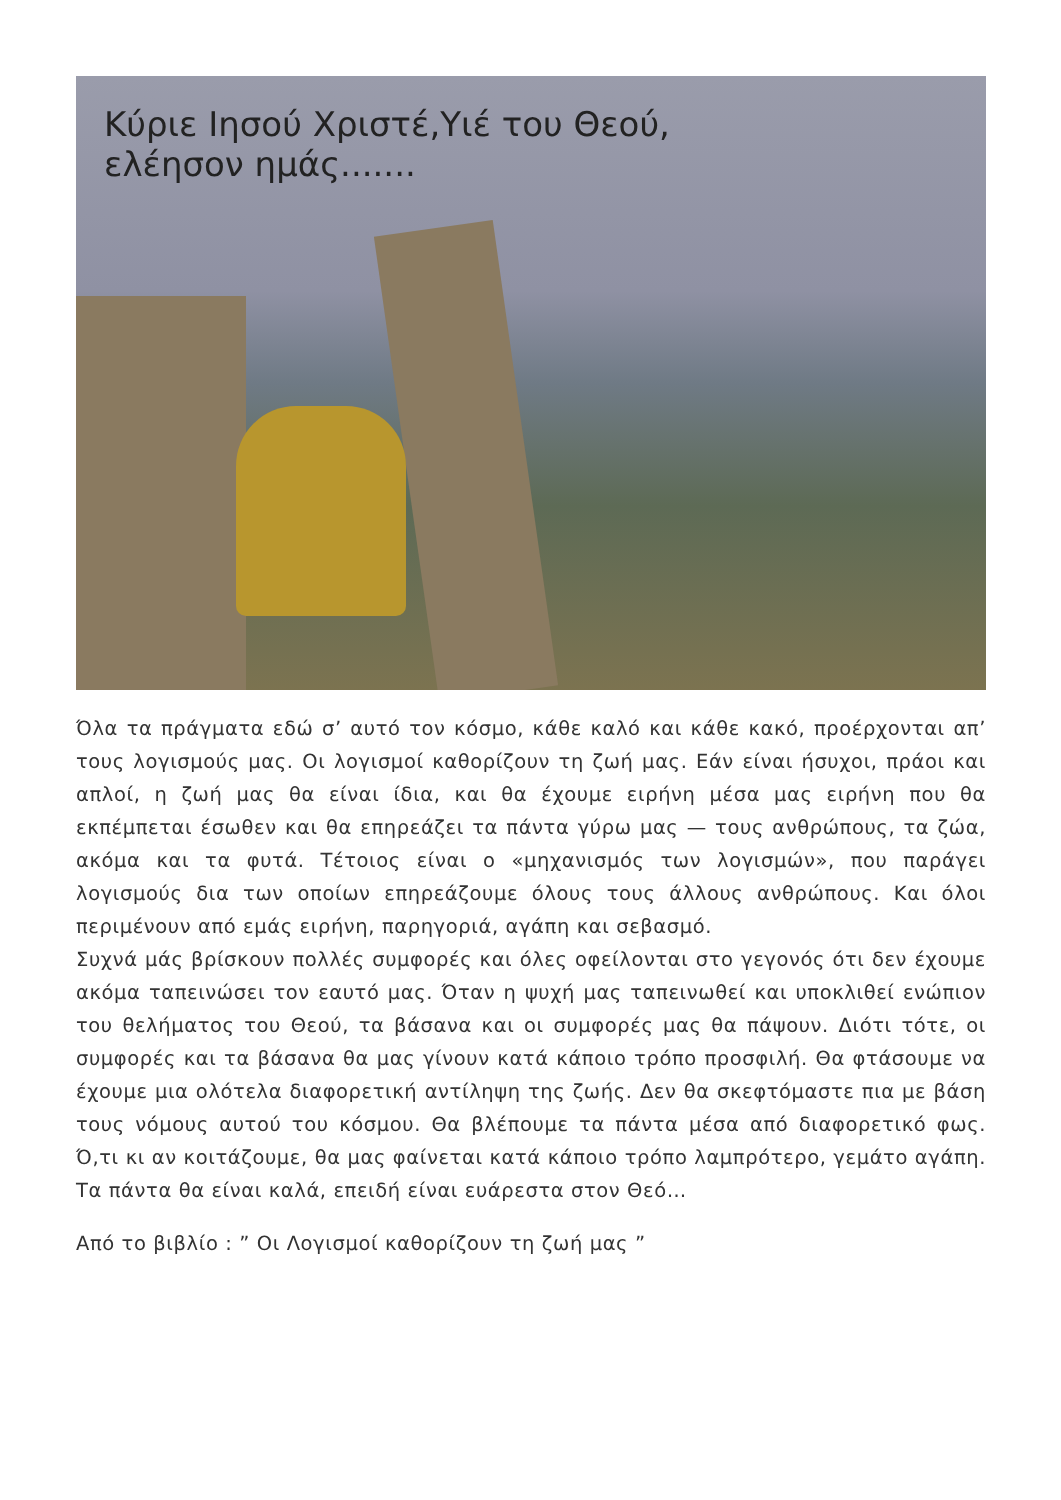Κύριε Ιησού Χριστέ,Υιέ του Θεού,
ελέησον ημάς.......
Όλα τα πράγματα εδώ σ’ αυτό τον κόσμο, κάθε καλό και κάθε κακό, προέρχονται απ’ τους λογισμούς μας. Οι λογισμοί καθορίζουν τη ζωή μας. Εάν είναι ήσυχοι, πράοι και απλοί, η ζωή μας θα είναι ίδια, και θα έχουμε ειρήνη μέσα μας ειρήνη που θα εκπέμπεται έσωθεν και θα επηρεάζει τα πάντα γύρω μας — τους ανθρώπους, τα ζώα, ακόμα και τα φυτά. Τέτοιος είναι ο «μηχανισμός των λογισμών», που παράγει λογισμούς δια των οποίων επηρεάζουμε όλους τους άλλους ανθρώπους. Και όλοι περιμένουν από εμάς ειρήνη, παρηγοριά, αγάπη και σεβασμό.
Συχνά μάς βρίσκουν πολλές συμφορές και όλες οφείλονται στο γεγονός ότι δεν έχουμε ακόμα ταπεινώσει τον εαυτό μας. Όταν η ψυχή μας ταπεινωθεί και υποκλιθεί ενώπιον του θελήματος του Θεού, τα βάσανα και οι συμφορές μας θα πάψουν. Διότι τότε, οι συμφορές και τα βάσανα θα μας γίνουν κατά κάποιο τρόπο προσφιλή. Θα φτάσουμε να έχουμε μια ολότελα διαφορετική αντίληψη της ζωής. Δεν θα σκεφτόμαστε πια με βάση τους νόμους αυτού του κόσμου. Θα βλέπουμε τα πάντα μέσα από διαφορετικό φως. Ό,τι κι αν κοιτάζουμε, θα μας φαίνεται κατά κάποιο τρόπο λαμπρότερο, γεμάτο αγάπη. Τα πάντα θα είναι καλά, επειδή είναι ευάρεστα στον Θεό…
Από το βιβλίο : ” Οι Λογισμοί καθορίζουν τη ζωή μας ”